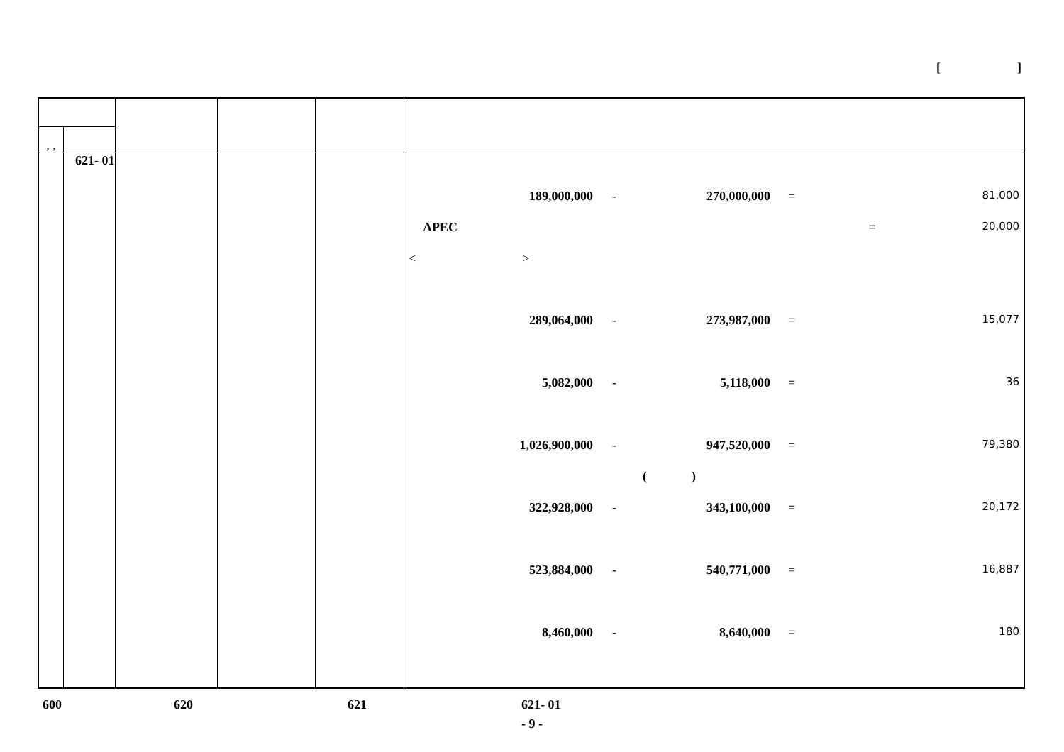[]
| , , | | | | | | |
| | 621- 01 | | | | | 189,000,000 - 270,000,000 = 81,000 APEC = 20,000 < > 289,064,000 - 273,987,000 = 15,077 5,082,000 - 5,118,000 = 36 1,026,900,000 - 947,520,000 = 79,380 ( ) 322,928,000 - 343,100,000 = 20,172 523,884,000 - 540,771,000 = 16,887 8,460,000 - 8,640,000 = 180 |
600 620 621 621- 01
- 9 -